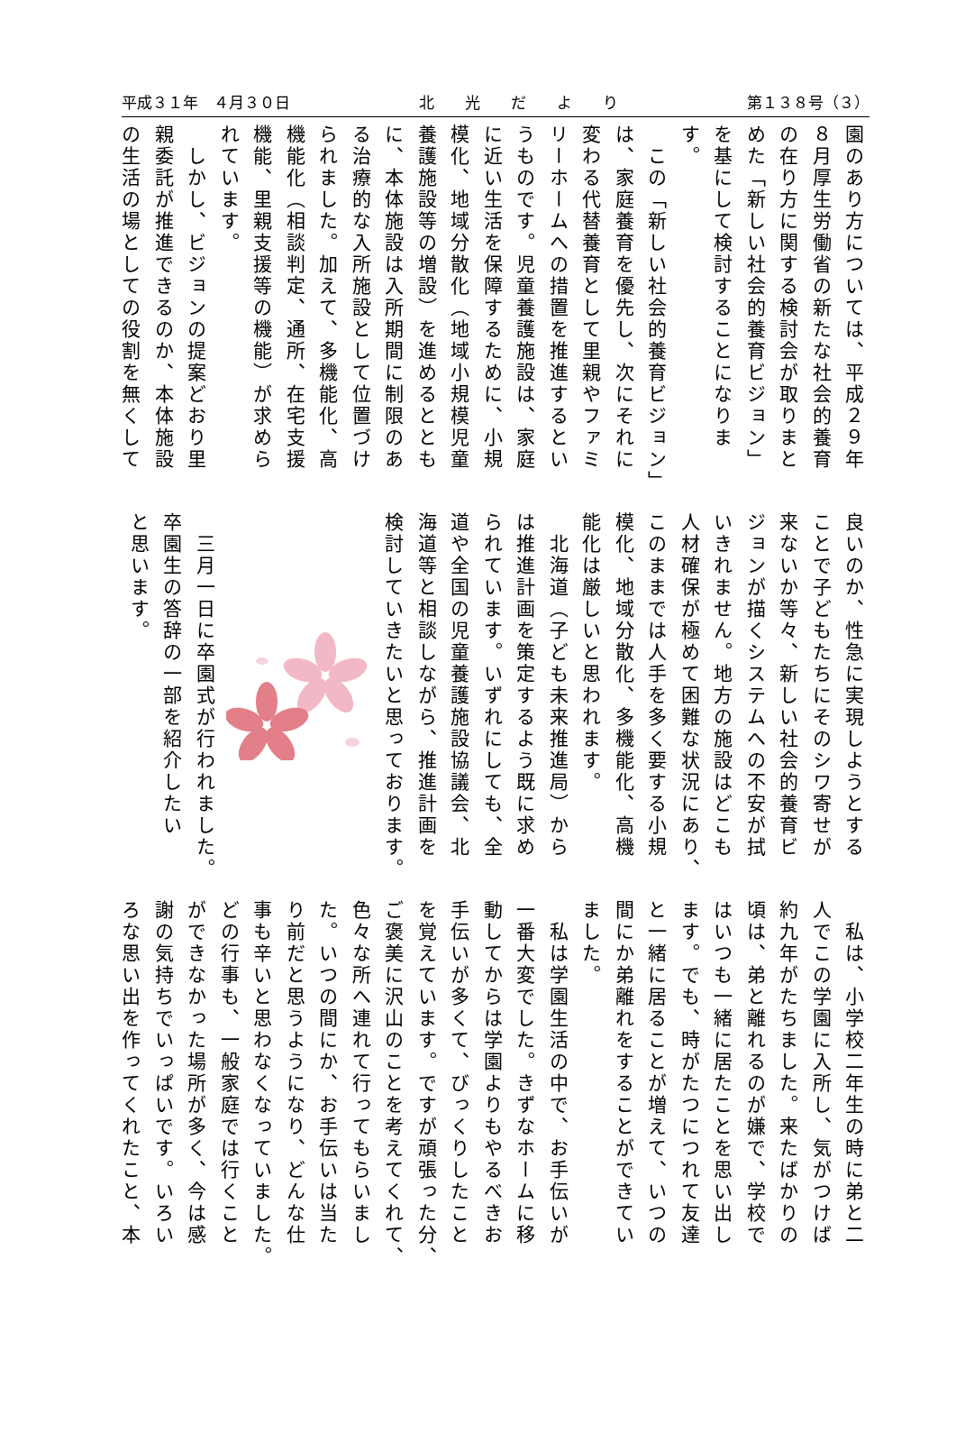平成３１年　４月３０日 北　　光　　だ　　よ　　り 第１３８号（３）
園のあり方については、平成２９年
８月厚生労働省の新たな社会的養育
の在り方に関する検討会が取りまと
めた「新しい社会的養育ビジョン」
を基にして検討することになりま
す。
　この「新しい社会的養育ビジョン」
は、家庭養育を優先し、次にそれに
変わる代替養育として里親やファミ
リーホームへの措置を推進するとい
うものです。児童養護施設は、家庭
に近い生活を保障するために、小規
模化、地域分散化（地域小規模児童
養護施設等の増設）を進めるととも
に、本体施設は入所期間に制限のあ
る治療的な入所施設として位置づけ
られました。加えて、多機能化、高
機能化（相談判定、通所、在宅支援
機能、里親支援等の機能）が求めら
れています。
　しかし、ビジョンの提案どおり里
親委託が推進できるのか、本体施設
の生活の場としての役割を無くして
良いのか、性急に実現しようとする
ことで子どもたちにそのシワ寄せが
来ないか等々、新しい社会的養育ビ
ジョンが描くシステムへの不安が拭
いきれません。地方の施設はどこも
人材確保が極めて困難な状況にあり、
このままでは人手を多く要する小規
模化、地域分散化、多機能化、高機
能化は厳しいと思われます。
　北海道（子ども未来推進局）から
は推進計画を策定するよう既に求め
られています。いずれにしても、全
道や全国の児童養護施設協議会、北
海道等と相談しながら、推進計画を
検討していきたいと思っております。
　三月一日に卒園式が行われました。
卒園生の答辞の一部を紹介したい
と思います。
　私は、小学校二年生の時に弟と二
人でこの学園に入所し、気がつけば
約九年がたちました。来たばかりの
頃は、弟と離れるのが嫌で、学校で
はいつも一緒に居たことを思い出し
ます。でも、時がたつにつれて友達
と一緒に居ることが増えて、いつの
間にか弟離れをすることができてい
ました。
　私は学園生活の中で、お手伝いが
一番大変でした。きずなホームに移
動してからは学園よりもやるべきお
手伝いが多くて、びっくりしたこと
を覚えています。ですが頑張った分、
ご褒美に沢山のことを考えてくれて、
色々な所へ連れて行ってもらいまし
た。いつの間にか、お手伝いは当た
り前だと思うようになり、どんな仕
事も辛いと思わなくなっていました。
どの行事も、一般家庭では行くこと
ができなかった場所が多く、今は感
謝の気持ちでいっぱいです。いろい
ろな思い出を作ってくれたこと、本